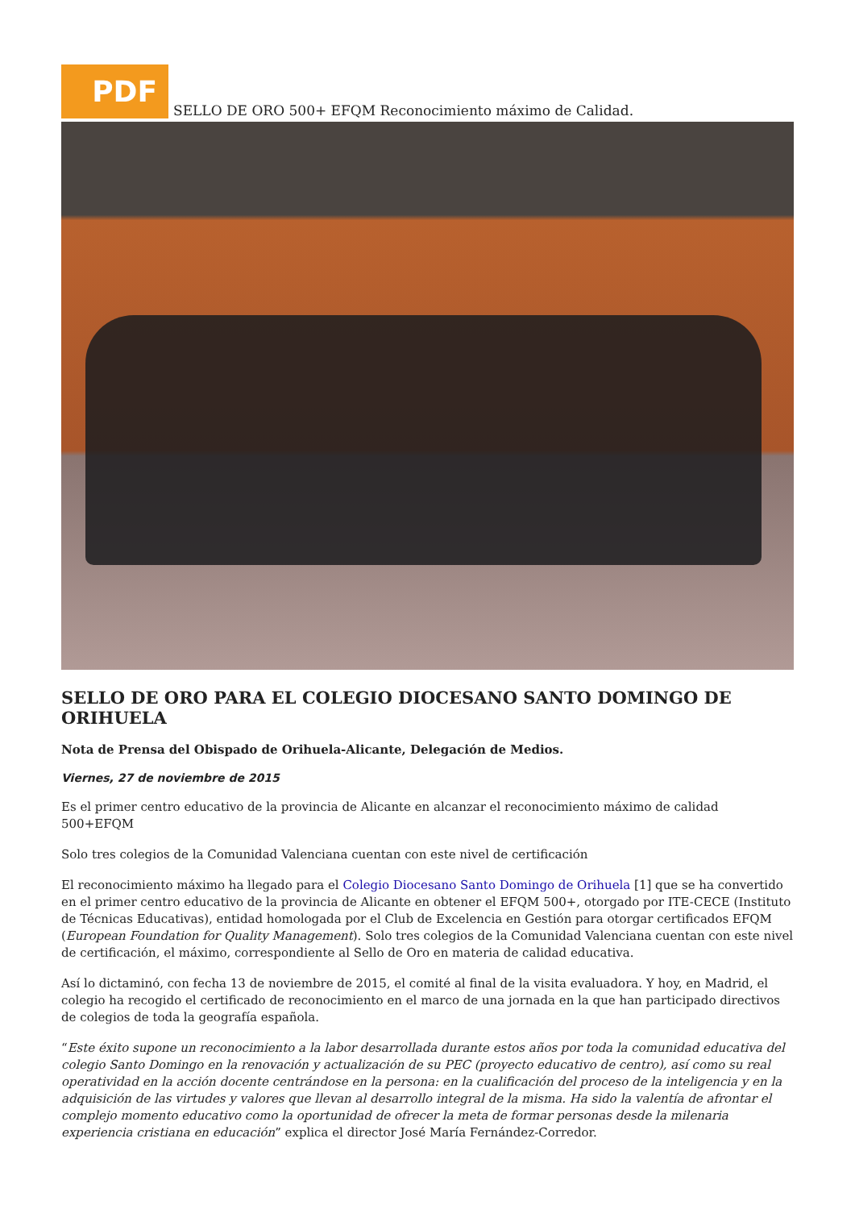PDF
SELLO DE ORO 500+ EFQM Reconocimiento máximo de Calidad.
SELLO DE ORO PARA EL COLEGIO DIOCESANO SANTO DOMINGO DE ORIHUELA
Nota de Prensa del Obispado de Orihuela-Alicante, Delegación de Medios.
Viernes, 27 de noviembre de 2015
Es el primer centro educativo de la provincia de Alicante en alcanzar el reconocimiento máximo de calidad 500+EFQM
Solo tres colegios de la Comunidad Valenciana cuentan con este nivel de certificación
El reconocimiento máximo ha llegado para el Colegio Diocesano Santo Domingo de Orihuela [1] que se ha convertido en el primer centro educativo de la provincia de Alicante en obtener el EFQM 500+, otorgado por ITE-CECE (Instituto de Técnicas Educativas), entidad homologada por el Club de Excelencia en Gestión para otorgar certificados EFQM (European Foundation for Quality Management). Solo tres colegios de la Comunidad Valenciana cuentan con este nivel de certificación, el máximo, correspondiente al Sello de Oro en materia de calidad educativa.
Así lo dictaminó, con fecha 13 de noviembre de 2015, el comité al final de la visita evaluadora. Y hoy, en Madrid, el colegio ha recogido el certificado de reconocimiento en el marco de una jornada en la que han participado directivos de colegios de toda la geografía española.
“Este éxito supone un reconocimiento a la labor desarrollada durante estos años por toda la comunidad educativa del colegio Santo Domingo en la renovación y actualización de su PEC (proyecto educativo de centro), así como su real operatividad en la acción docente centrándose en la persona: en la cualificación del proceso de la inteligencia y en la adquisición de las virtudes y valores que llevan al desarrollo integral de la misma. Ha sido la valentía de afrontar el complejo momento educativo como la oportunidad de ofrecer la meta de formar personas desde la milenaria experiencia cristiana en educación” explica el director José María Fernández-Corredor.